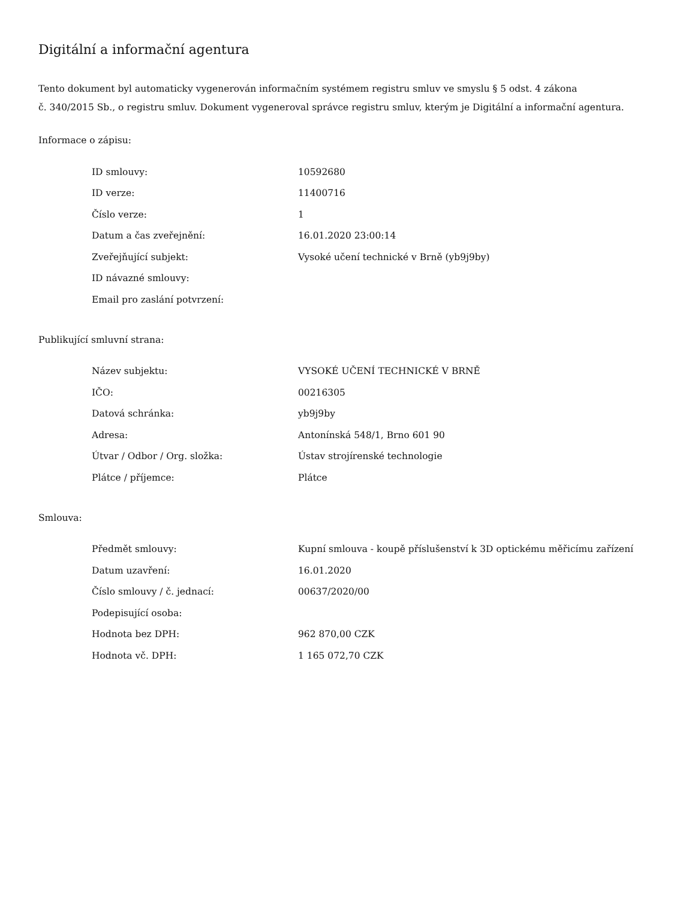Digitální a informační agentura
Tento dokument byl automaticky vygenerován informačním systémem registru smluv ve smyslu § 5 odst. 4 zákona
č. 340/2015 Sb., o registru smluv. Dokument vygeneroval správce registru smluv, kterým je Digitální a informační agentura.
Informace o zápisu:
| ID smlouvy: | 10592680 |
| ID verze: | 11400716 |
| Číslo verze: | 1 |
| Datum a čas zveřejnění: | 16.01.2020 23:00:14 |
| Zveřejňující subjekt: | Vysoké učení technické v Brně (yb9j9by) |
| ID návazné smlouvy: | |
| Email pro zaslání potvrzení: | |
Publikující smluvní strana:
| Název subjektu: | VYSOKÉ UČENÍ TECHNICKÉ V BRNĚ |
| IČO: | 00216305 |
| Datová schránka: | yb9j9by |
| Adresa: | Antonínská 548/1, Brno 601 90 |
| Útvar / Odbor / Org. složka: | Ústav strojírenské technologie |
| Plátce / příjemce: | Plátce |
Smlouva:
| Předmět smlouvy: | Kupní smlouva - koupě příslušenství k 3D optickému měřicímu zařízení |
| Datum uzavření: | 16.01.2020 |
| Číslo smlouvy / č. jednací: | 00637/2020/00 |
| Podepisující osoba: | |
| Hodnota bez DPH: | 962 870,00 CZK |
| Hodnota vč. DPH: | 1 165 072,70 CZK |